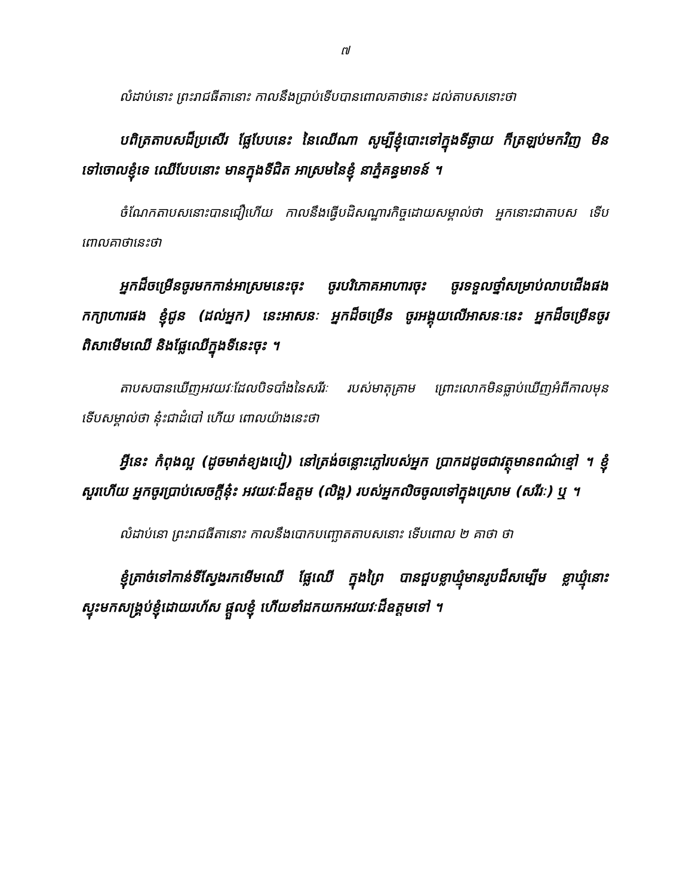៧
លំដាប់នោះ ព្រះរាជធីតានោះ កាលនឹងប្រាប់ទើបបានពោលគាថានេះ ដល់តាបសនោះថា
បពិត្រតាបសដ៏ប្រសើរ ផ្លែបែបនេះ នៃឈើណា សូម្បីខ្ញុំបោះទៅក្នុងទីឆ្ងាយ ក៏ត្រឡប់មកវិញ មិនទៅចោលខ្ញុំទេ ឈើបែបនោះ មានក្នុងទីជិត អាស្រមនៃខ្ញុំ នាភ្នំគន្ធមាទន៍ ។
ចំណែកតាបសនោះបានជឿហើយ កាលនឹងធ្វើបដិសណ្ឋារកិច្ចដោយសម្គាល់ថា អ្នកនោះជាតាបស ទើបពោលគាថានេះថា
អ្នកដ៏ចម្រើនចូរមកកាន់អាស្រមនេះចុះ ចូរបរិភោគអាហារចុះ ចូរទទួលថ្នាំសម្រាប់លាបជើងផង កក្យាហារផង ខ្ញុំជូន (ដល់អ្នក) នេះអាសនៈ អ្នកដ៏ចម្រើន ចូរអង្គុយលើអាសនៈនេះ អ្នកដ៏ចម្រើនចូរពិសាមើមឈើ និងផ្លែឈើក្នុងទីនេះចុះ ។
តាបសបានឃើញអវយវៈដែលបិទបាំងនៃសរីរៈ របស់មាតុគ្រាម ព្រោះលោកមិនធ្លាប់ឃើញអំពីកាលមុន ទើបសម្គាល់ថា នុ៎ះជាដំបៅ ហើយ ពោលយ៉ាងនេះថា
អ្វីនេះ កំពុងល្អ (ដូចមាត់ខ្យងបៀ) នៅត្រង់ចន្លោះភ្លៅរបស់អ្នក ប្រាកដដូចជាវត្ថុមានពណ៌ខ្មៅ ។ ខ្ញុំសួរហើយ អ្នកចូរប្រាប់សេចក្តីនុ៎ះ អវយវៈដ៏ឧត្តម (លិង្គ) របស់អ្នកលិចចូលទៅក្នុងស្រោម (សរីរៈ) ឬ ។
លំដាប់នោ ព្រះរាជធីតានោះ កាលនឹងបោកបញ្ឆោតតាបសនោះ ទើបពោល ២ គាថា ថា
ខ្ញុំត្រាច់ទៅកាន់ទីស្វែងរកមើមឈើ ផ្លែឈើ ក្នុងព្រៃ បានជួបខ្លាឃ្មុំមានរូបដ៏សម្បើម ខ្លាឃ្មុំនោះ ស្ទុះមកសង្រ្គប់ខ្ញុំដោយរហ័ស ផ្តួលខ្ញុំ ហើយខាំដកយកអវយវៈដ៏ឧត្តមទៅ ។